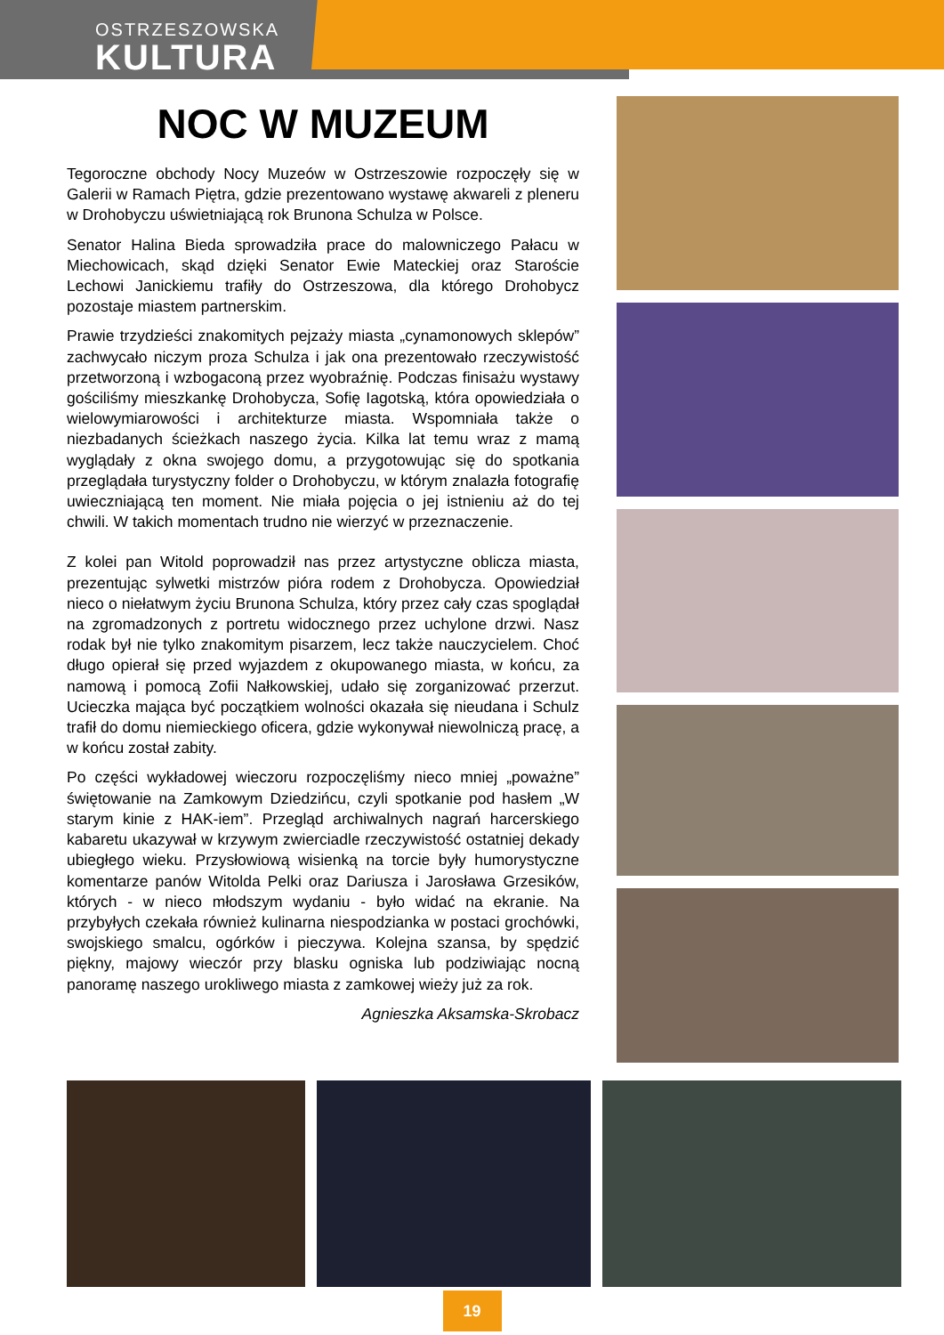OSTRZESZOWSKA
KULTURA
NOC W MUZEUM
Tegoroczne obchody Nocy Muzeów w Ostrzeszowie rozpoczęły się w Galerii w Ramach Piętra, gdzie prezentowano wystawę akwareli z pleneru w Drohobyczu uświetniającą rok Brunona Schulza w Polsce.
Senator Halina Bieda sprowadziła prace do malowniczego Pałacu w Miechowicach, skąd dzięki Senator Ewie Mateckiej oraz Staroście Lechowi Janickiemu trafiły do Ostrzeszowa, dla którego Drohobycz pozostaje miastem partnerskim.
Prawie trzydzieści znakomitych pejzaży miasta „cynamonowych sklepów” zachwycało niczym proza Schulza i jak ona prezentowało rzeczywistość przetworzoną i wzbogaconą przez wyobraźnię. Podczas finisażu wystawy gościliśmy mieszkankę Drohobycza, Sofię Iagotską, która opowiedziała o wielowymiarowości i architekturze miasta. Wspomniała także o niezbadanych ścieżkach naszego życia. Kilka lat temu wraz z mamą wyglądały z okna swojego domu, a przygotowując się do spotkania przeglądała turystyczny folder o Drohobyczu, w którym znalazła fotografię uwieczniającą ten moment. Nie miała pojęcia o jej istnieniu aż do tej chwili. W takich momentach trudno nie wierzyć w przeznaczenie.
Z kolei pan Witold poprowadził nas przez artystyczne oblicza miasta, prezentując sylwetki mistrzów pióra rodem z Drohobycza. Opowiedział nieco o niełatwym życiu Brunona Schulza, który przez cały czas spoglądał na zgromadzonych z portretu widocznego przez uchylone drzwi. Nasz rodak był nie tylko znakomitym pisarzem, lecz także nauczycielem. Choć długo opierał się przed wyjazdem z okupowanego miasta, w końcu, za namową i pomocą Zofii Nałkowskiej, udało się zorganizować przerzut. Ucieczka mająca być początkiem wolności okazała się nieudana i Schulz trafił do domu niemieckiego oficera, gdzie wykonywał niewolniczą pracę, a w końcu został zabity.
Po części wykładowej wieczoru rozpoczęliśmy nieco mniej „poważne” świętowanie na Zamkowym Dziedzińcu, czyli spotkanie pod hasłem „W starym kinie z HAK-iem”. Przegląd archiwalnych nagrań harcerskiego kabaretu ukazywał w krzywym zwierciadle rzeczywistość ostatniej dekady ubiegłego wieku. Przysłowiową wisienką na torcie były humorystyczne komentarze panów Witolda Pelki oraz Dariusza i Jarosława Grzesików, których - w nieco młodszym wydaniu - było widać na ekranie. Na przybyłych czekała również kulinarna niespodzianka w postaci grochówki, swojskiego smalcu, ogórków i pieczywa. Kolejna szansa, by spędzić piękny, majowy wieczór przy blasku ogniska lub podziwiając nocną panoramę naszego urokliwego miasta z zamkowej wieży już za rok.
Agnieszka Aksamska-Skrobacz
19